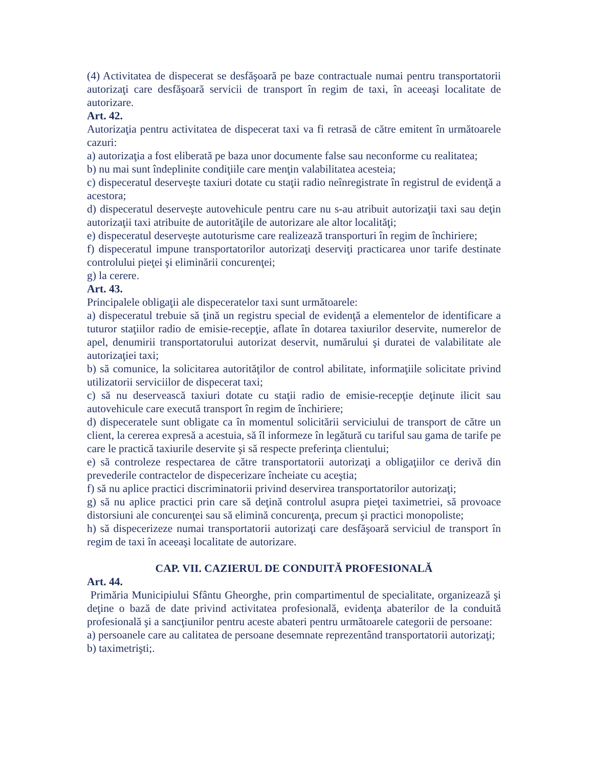(4) Activitatea de dispecerat se desfăşoară pe baze contractuale numai pentru transportatorii autorizaţi care desfăşoară servicii de transport în regim de taxi, în aceeaşi localitate de autorizare.
Art. 42.
Autorizaţia pentru activitatea de dispecerat taxi va fi retrasă de către emitent în următoarele cazuri:
a) autorizaţia a fost eliberată pe baza unor documente false sau neconforme cu realitatea;
b) nu mai sunt îndeplinite condiţiile care menţin valabilitatea acesteia;
c) dispeceratul deserveşte taxiuri dotate cu staţii radio neînregistrate în registrul de evidenţă a acestora;
d) dispeceratul deserveşte autovehicule pentru care nu s-au atribuit autorizaţii taxi sau deţin autorizaţii taxi atribuite de autorităţile de autorizare ale altor localităţi;
e) dispeceratul deserveşte autoturisme care realizează transporturi în regim de închiriere;
f) dispeceratul impune transportatorilor autorizaţi deserviţi practicarea unor tarife destinate controlului pieţei şi eliminării concurenţei;
g) la cerere.
Art. 43.
Principalele obligaţii ale dispeceratelor taxi sunt următoarele:
a) dispeceratul trebuie să ţină un registru special de evidenţă a elementelor de identificare a tuturor staţiilor radio de emisie-recepţie, aflate în dotarea taxiurilor deservite, numerelor de apel, denumirii transportatorului autorizat deservit, numărului şi duratei de valabilitate ale autorizaţiei taxi;
b) să comunice, la solicitarea autorităţilor de control abilitate, informaţiile solicitate privind utilizatorii serviciilor de dispecerat taxi;
c) să nu deservească taxiuri dotate cu staţii radio de emisie-recepţie deţinute ilicit sau autovehicule care execută transport în regim de închiriere;
d) dispeceratele sunt obligate ca în momentul solicitării serviciului de transport de către un client, la cererea expresă a acestuia, să îl informeze în legătură cu tariful sau gama de tarife pe care le practică taxiurile deservite şi să respecte preferinţa clientului;
e) să controleze respectarea de către transportatorii autorizaţi a obligaţiilor ce derivă din prevederile contractelor de dispecerizare încheiate cu aceştia;
f) să nu aplice practici discriminatorii privind deservirea transportatorilor autorizaţi;
g) să nu aplice practici prin care să deţină controlul asupra pieţei taximetriei, să provoace distorsiuni ale concurenţei sau să elimină concurenţa, precum şi practici monopoliste;
h) să dispecerizeze numai transportatorii autorizaţi care desfăşoară serviciul de transport în regim de taxi în aceeaşi localitate de autorizare.
CAP. VII. CAZIERUL DE CONDUITĂ PROFESIONALĂ
Art. 44.
Primăria Municipiului Sfântu Gheorghe, prin compartimentul de specialitate, organizează şi deţine o bază de date privind activitatea profesională, evidenţa abaterilor de la conduită profesională şi a sancţiunilor pentru aceste abateri pentru următoarele categorii de persoane:
a) persoanele care au calitatea de persoane desemnate reprezentând transportatorii autorizaţi;
b) taximetrişti;.